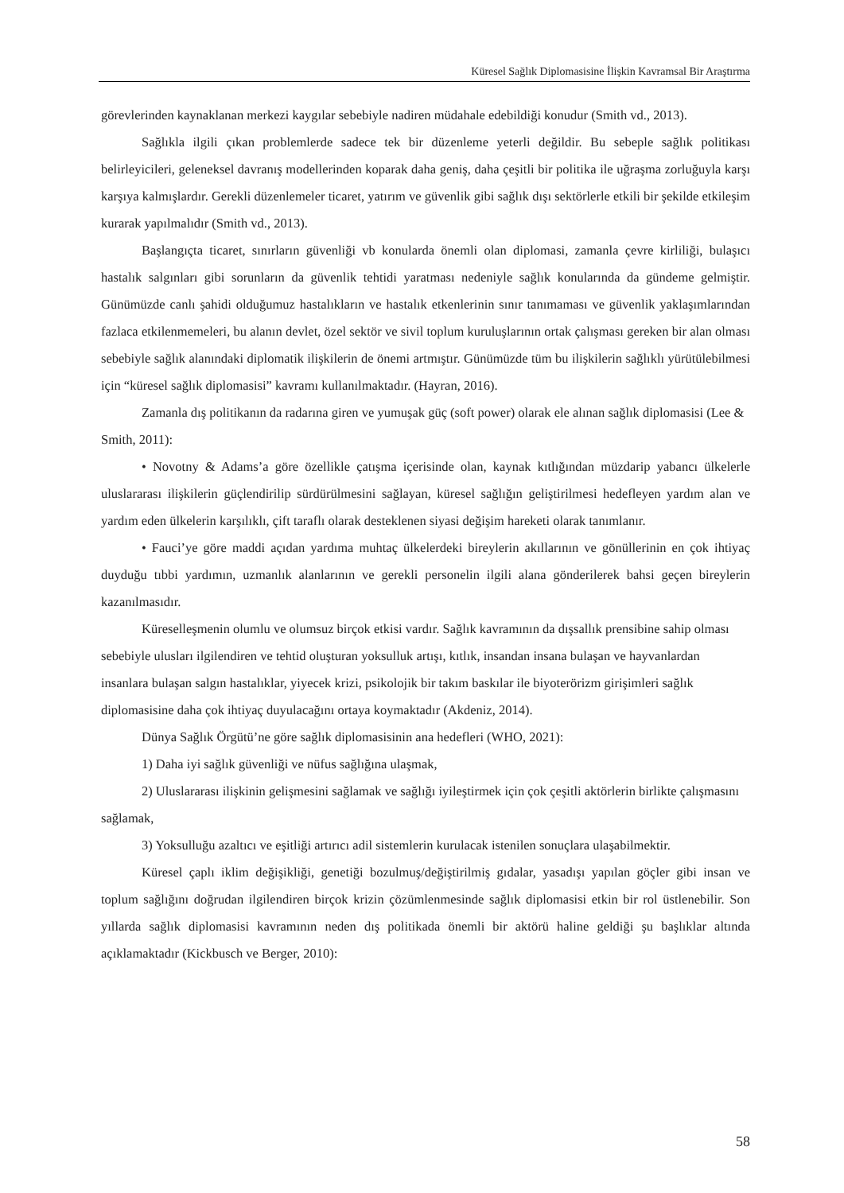Küresel Sağlık Diplomasisine İlişkin Kavramsal Bir Araştırma
görevlerinden kaynaklanan merkezi kaygılar sebebiyle nadiren müdahale edebildiği konudur (Smith vd., 2013).
Sağlıkla ilgili çıkan problemlerde sadece tek bir düzenleme yeterli değildir. Bu sebeple sağlık politikası belirleyicileri, geleneksel davranış modellerinden koparak daha geniş, daha çeşitli bir politika ile uğraşma zorluğuyla karşı karşıya kalmışlardır. Gerekli düzenlemeler ticaret, yatırım ve güvenlik gibi sağlık dışı sektörlerle etkili bir şekilde etkileşim kurarak yapılmalıdır (Smith vd., 2013).
Başlangıçta ticaret, sınırların güvenliği vb konularda önemli olan diplomasi, zamanla çevre kirliliği, bulaşıcı hastalık salgınları gibi sorunların da güvenlik tehtidi yaratması nedeniyle sağlık konularında da gündeme gelmiştir. Günümüzde canlı şahidi olduğumuz hastalıkların ve hastalık etkenlerinin sınır tanımaması ve güvenlik yaklaşımlarından fazlaca etkilenmemeleri, bu alanın devlet, özel sektör ve sivil toplum kuruluşlarının ortak çalışması gereken bir alan olması sebebiyle sağlık alanındaki diplomatik ilişkilerin de önemi artmıştır. Günümüzde tüm bu ilişkilerin sağlıklı yürütülebilmesi için “küresel sağlık diplomasisi” kavramı kullanılmaktadır. (Hayran, 2016).
Zamanla dış politikanın da radarına giren ve yumuşak güç (soft power) olarak ele alınan sağlık diplomasisi (Lee & Smith, 2011):
• Novotny & Adams’a göre özellikle çatışma içerisinde olan, kaynak kıtlığından müzdarip yabancı ülkelerle uluslararası ilişkilerin güçlendirilip sürdürülmesini sağlayan, küresel sağlığın geliştirilmesi hedefleyen yardım alan ve yardım eden ülkelerin karşılıklı, çift taraflı olarak desteklenen siyasi değişim hareketi olarak tanımlanır.
• Fauci’ye göre maddi açıdan yardıma muhtaç ülkelerdeki bireylerin akıllarının ve gönüllerinin en çok ihtiyaç duyduğu tıbbi yardımın, uzmanlık alanlarının ve gerekli personelin ilgili alana gönderilerek bahsi geçen bireylerin kazanılmasıdır.
Küreselleşmenin olumlu ve olumsuz birçok etkisi vardır. Sağlık kavramının da dışsallık prensibine sahip olması sebebiyle ulusları ilgilendiren ve tehtid oluşturan yoksulluk artışı, kıtlık, insandan insana bulaşan ve hayvanlardan insanlara bulaşan salgın hastalıklar, yiyecek krizi, psikolojik bir takım baskılar ile biyoterörizm girişimleri sağlık diplomasisine daha çok ihtiyaç duyulacağını ortaya koymaktadır (Akdeniz, 2014).
Dünya Sağlık Örgütü’ne göre sağlık diplomasisinin ana hedefleri (WHO, 2021):
1) Daha iyi sağlık güvenliği ve nüfus sağlığına ulaşmak,
2) Uluslararası ilişkinin gelişmesini sağlamak ve sağlığı iyileştirmek için çok çeşitli aktörlerin birlikte çalışmasını sağlamak,
3) Yoksulluğu azaltıcı ve eşitliği artırıcı adil sistemlerin kurulacak istenilen sonuçlara ulaşabilmektir.
Küresel çaplı iklim değişikliği, genetiği bozulmuş/değiştirilmiş gıdalar, yasadışı yapılan göçler gibi insan ve toplum sağlığını doğrudan ilgilendiren birçok krizin çözümlenmesinde sağlık diplomasisi etkin bir rol üstlenebilir. Son yıllarda sağlık diplomasisi kavramının neden dış politikada önemli bir aktörü haline geldiği şu başlıklar altında açıklamaktadır (Kickbusch ve Berger, 2010):
58